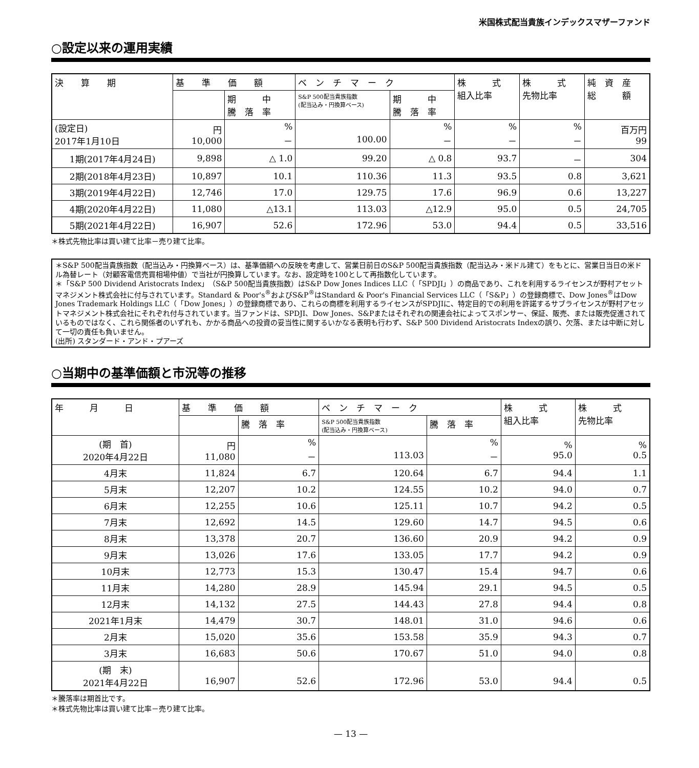米国株式配当貴族インデックスマザーファンド
○設定以来の運用実績
| 決 算 期 | 基 準 価 額 | | ベ ン チ マ ー ク | | 株 式 組入比率 | 株 式 先物比率 | 純 資 産 総 額 |
| --- | --- | --- | --- | --- | --- | --- | --- |
| | | 期 中 騰 落 率 | S&P 500配当貴族指数 (配当込み・円換算ベース) | 期 中 騰 落 率 | | | |
| (設定日) 2017年1月10日 | 円 10,000 | % － | 100.00 | % － | % － | % － | 百万円 99 |
| 1期(2017年4月24日) | 9,898 | △ 1.0 | 99.20 | △ 0.8 | 93.7 | － | 304 |
| 2期(2018年4月23日) | 10,897 | 10.1 | 110.36 | 11.3 | 93.5 | 0.8 | 3,621 |
| 3期(2019年4月22日) | 12,746 | 17.0 | 129.75 | 17.6 | 96.9 | 0.6 | 13,227 |
| 4期(2020年4月22日) | 11,080 | △13.1 | 113.03 | △12.9 | 95.0 | 0.5 | 24,705 |
| 5期(2021年4月22日) | 16,907 | 52.6 | 172.96 | 53.0 | 94.4 | 0.5 | 33,516 |
＊株式先物比率は買い建て比率－売り建て比率。
＊S&P 500配当貴族指数（配当込み・円換算ベース）は、基準価額への反映を考慮して、営業日前日のS&P 500配当貴族指数（配当込み・米ドル建て）をもとに、営業日当日の米ドル為替レート（対顧客電信売買相場仲値）で当社が円換算しています。なお、設定時を100として再指数化しています。
＊「S&P 500 Dividend Aristocrats Index」（S&P 500配当貴族指数）はS&P Dow Jones Indices LLC（「SPDJI」）の商品であり、これを利用するライセンスが野村アセットマネジメント株式会社に付与されています。Standard & Poor's<sup>®</sup>およびS&P<sup>®</sup>はStandard & Poor's Financial Services LLC（「S&P」）の登録商標で、Dow Jones<sup>®</sup>はDow Jones Trademark Holdings LLC（「Dow Jones」）の登録商標であり、これらの商標を利用するライセンスがSPDJIに、特定目的での利用を許諾するサブライセンスが野村アセットマネジメント株式会社にそれぞれ付与されています。当ファンドは、SPDJI、Dow Jones、S&Pまたはそれぞれの関連会社によってスポンサー、保証、販売、または販売促進されているものではなく、これら関係者のいずれも、かかる商品への投資の妥当性に関するいかなる表明も行わず、S&P 500 Dividend Aristocrats Indexの誤り、欠落、または中断に対して一切の責任も負いません。
(出所) スタンダード・アンド・プアーズ
○当期中の基準価額と市況等の推移
| 年 月 日 | 基 準 価 額 | | ベ ン チ マ ー ク | | 株 式 組入比率 | 株 式 先物比率 |
| --- | --- | --- | --- | --- | --- | --- |
| | | 騰 落 率 | S&P 500配当貴族指数 (配当込み・円換算ベース) | 騰 落 率 | | |
| (期 首) 2020年4月22日 | 円 11,080 | % － | 113.03 | % － | % 95.0 | % 0.5 |
| 4月末 | 11,824 | 6.7 | 120.64 | 6.7 | 94.4 | 1.1 |
| 5月末 | 12,207 | 10.2 | 124.55 | 10.2 | 94.0 | 0.7 |
| 6月末 | 12,255 | 10.6 | 125.11 | 10.7 | 94.2 | 0.5 |
| 7月末 | 12,692 | 14.5 | 129.60 | 14.7 | 94.5 | 0.6 |
| 8月末 | 13,378 | 20.7 | 136.60 | 20.9 | 94.2 | 0.9 |
| 9月末 | 13,026 | 17.6 | 133.05 | 17.7 | 94.2 | 0.9 |
| 10月末 | 12,773 | 15.3 | 130.47 | 15.4 | 94.7 | 0.6 |
| 11月末 | 14,280 | 28.9 | 145.94 | 29.1 | 94.5 | 0.5 |
| 12月末 | 14,132 | 27.5 | 144.43 | 27.8 | 94.4 | 0.8 |
| 2021年1月末 | 14,479 | 30.7 | 148.01 | 31.0 | 94.6 | 0.6 |
| 2月末 | 15,020 | 35.6 | 153.58 | 35.9 | 94.3 | 0.7 |
| 3月末 | 16,683 | 50.6 | 170.67 | 51.0 | 94.0 | 0.8 |
| (期 末) 2021年4月22日 | 16,907 | 52.6 | 172.96 | 53.0 | 94.4 | 0.5 |
＊騰落率は期首比です。
＊株式先物比率は買い建て比率－売り建て比率。
— 13 —